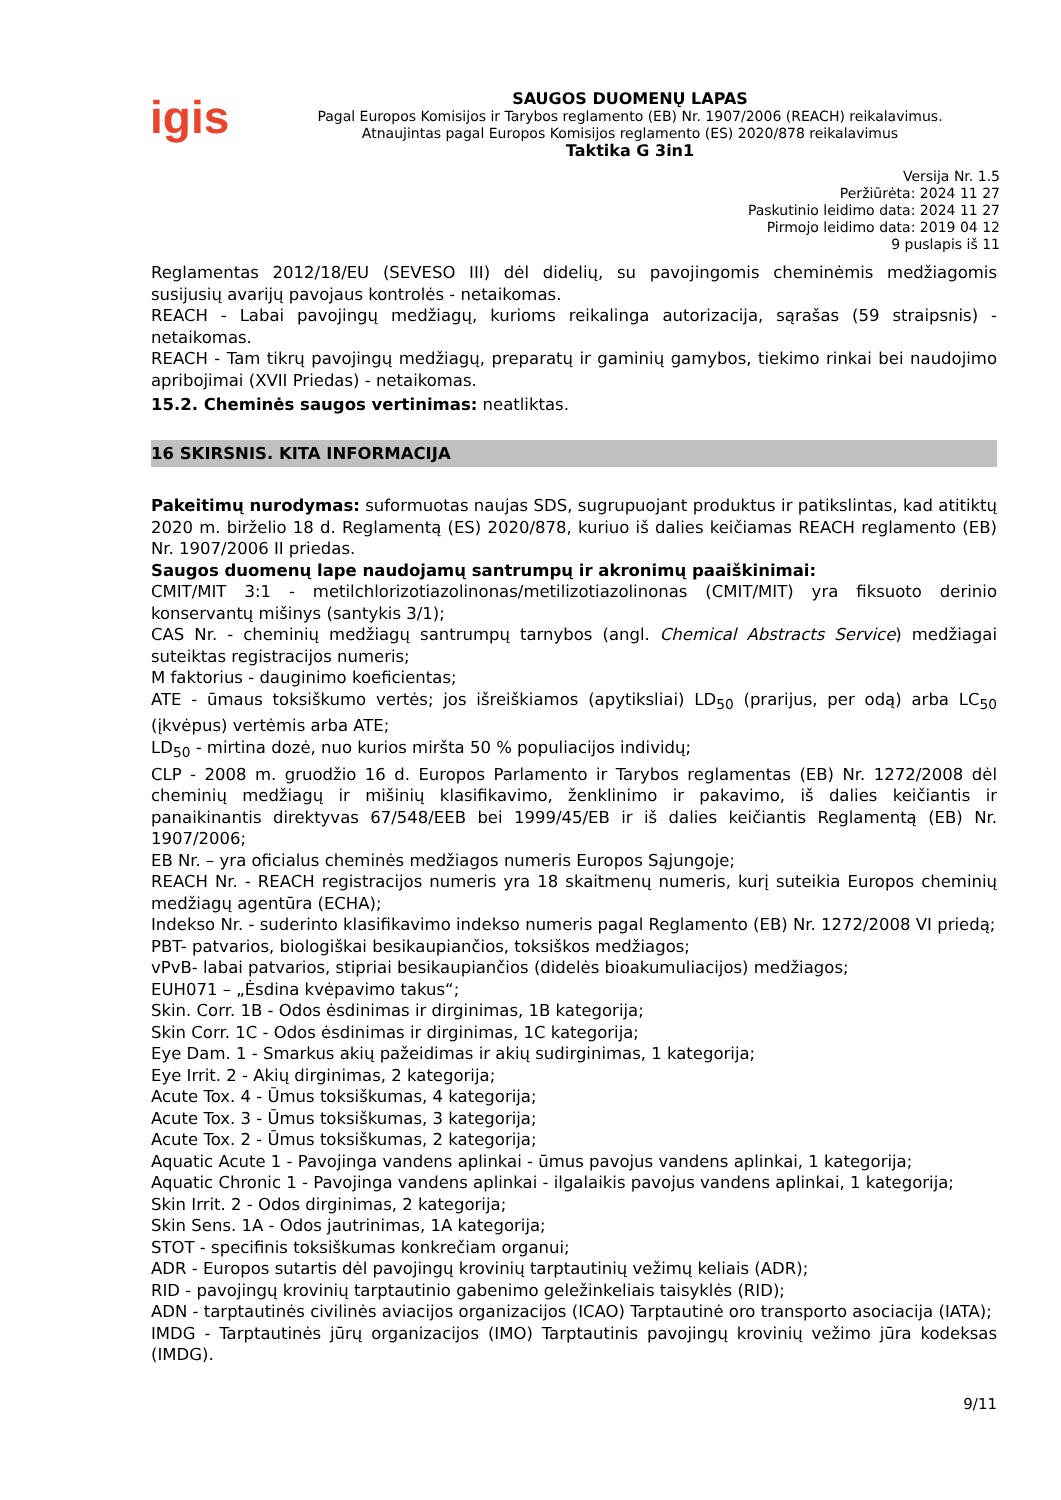igis
SAUGOS DUOMENŲ LAPAS
Pagal Europos Komisijos ir Tarybos reglamento (EB) Nr. 1907/2006 (REACH) reikalavimus.
Atnaujintas pagal Europos Komisijos reglamento (ES) 2020/878 reikalavimus
Taktika G 3in1
Versija Nr. 1.5
Peržiūrėta: 2024 11 27
Paskutinio leidimo data: 2024 11 27
Pirmojo leidimo data: 2019 04 12
9 puslapis iš 11
Reglamentas 2012/18/EU (SEVESO III) dėl didelių, su pavojingomis cheminėmis medžiagomis susijusių avarijų pavojaus kontrolės - netaikomas.
REACH - Labai pavojingų medžiagų, kurioms reikalinga autorizacija, sąrašas (59 straipsnis) - netaikomas.
REACH - Tam tikrų pavojingų medžiagų, preparatų ir gaminių gamybos, tiekimo rinkai bei naudojimo apribojimai (XVII Priedas) - netaikomas.
15.2. Cheminės saugos vertinimas: neatliktas.
16 SKIRSNIS. KITA INFORMACIJA
Pakeitimų nurodymas: suformuotas naujas SDS, sugrupuojant produktus ir patikslintas, kad atitiktų 2020 m. birželio 18 d. Reglamentą (ES) 2020/878, kuriuo iš dalies keičiamas REACH reglamento (EB) Nr. 1907/2006 II priedas.
Saugos duomenų lape naudojamų santrumpų ir akronimų paaiškinimai:
CMIT/MIT 3:1 - metilchlorizotiazolinonas/metilizotiazolinonas (CMIT/MIT) yra fiksuoto derinio konservantų mišinys (santykis 3/1);
CAS Nr. - cheminių medžiagų santrumpų tarnybos (angl. Chemical Abstracts Service) medžiagai suteiktas registracijos numeris;
M faktorius - dauginimo koeficientas;
ATE - ūmaus toksiškumo vertės; jos išreiškiamos (apytiksliai) LD<sub>50</sub> (prarijus, per odą) arba LC<sub>50</sub> (įkvėpus) vertėmis arba ATE;
LD<sub>50</sub> - mirtina dozė, nuo kurios miršta 50 % populiacijos individų;
CLP - 2008 m. gruodžio 16 d. Europos Parlamento ir Tarybos reglamentas (EB) Nr. 1272/2008 dėl cheminių medžiagų ir mišinių klasifikavimo, ženklinimo ir pakavimo, iš dalies keičiantis ir panaikinantis direktyvas 67/548/EEB bei 1999/45/EB ir iš dalies keičiantis Reglamentą (EB) Nr. 1907/2006;
EB Nr. – yra oficialus cheminės medžiagos numeris Europos Sąjungoje;
REACH Nr. - REACH registracijos numeris yra 18 skaitmenų numeris, kurį suteikia Europos cheminių medžiagų agentūra (ECHA);
Indekso Nr. - suderinto klasifikavimo indekso numeris pagal Reglamento (EB) Nr. 1272/2008 VI priedą;
PBT- patvarios, biologiškai besikaupiančios, toksiškos medžiagos;
vPvB- labai patvarios, stipriai besikaupiančios (didelės bioakumuliacijos) medžiagos;
EUH071 – „Ėsdina kvėpavimo takus“;
Skin. Corr. 1B - Odos ėsdinimas ir dirginimas, 1B kategorija;
Skin Corr. 1C - Odos ėsdinimas ir dirginimas, 1C kategorija;
Eye Dam. 1 - Smarkus akių pažeidimas ir akių sudirginimas, 1 kategorija;
Eye Irrit. 2 - Akių dirginimas, 2 kategorija;
Acute Tox. 4 - Ūmus toksiškumas, 4 kategorija;
Acute Tox. 3 - Ūmus toksiškumas, 3 kategorija;
Acute Tox. 2 - Ūmus toksiškumas, 2 kategorija;
Aquatic Acute 1 - Pavojinga vandens aplinkai - ūmus pavojus vandens aplinkai, 1 kategorija;
Aquatic Chronic 1 - Pavojinga vandens aplinkai - ilgalaikis pavojus vandens aplinkai, 1 kategorija;
Skin Irrit. 2 - Odos dirginimas, 2 kategorija;
Skin Sens. 1A - Odos jautrinimas, 1A kategorija;
STOT - specifinis toksiškumas konkrečiam organui;
ADR - Europos sutartis dėl pavojingų krovinių tarptautinių vežimų keliais (ADR);
RID - pavojingų krovinių tarptautinio gabenimo geležinkeliais taisyklės (RID);
ADN - tarptautinės civilinės aviacijos organizacijos (ICAO) Tarptautinė oro transporto asociacija (IATA);
IMDG - Tarptautinės jūrų organizacijos (IMO) Tarptautinis pavojingų krovinių vežimo jūra kodeksas (IMDG).
9/11